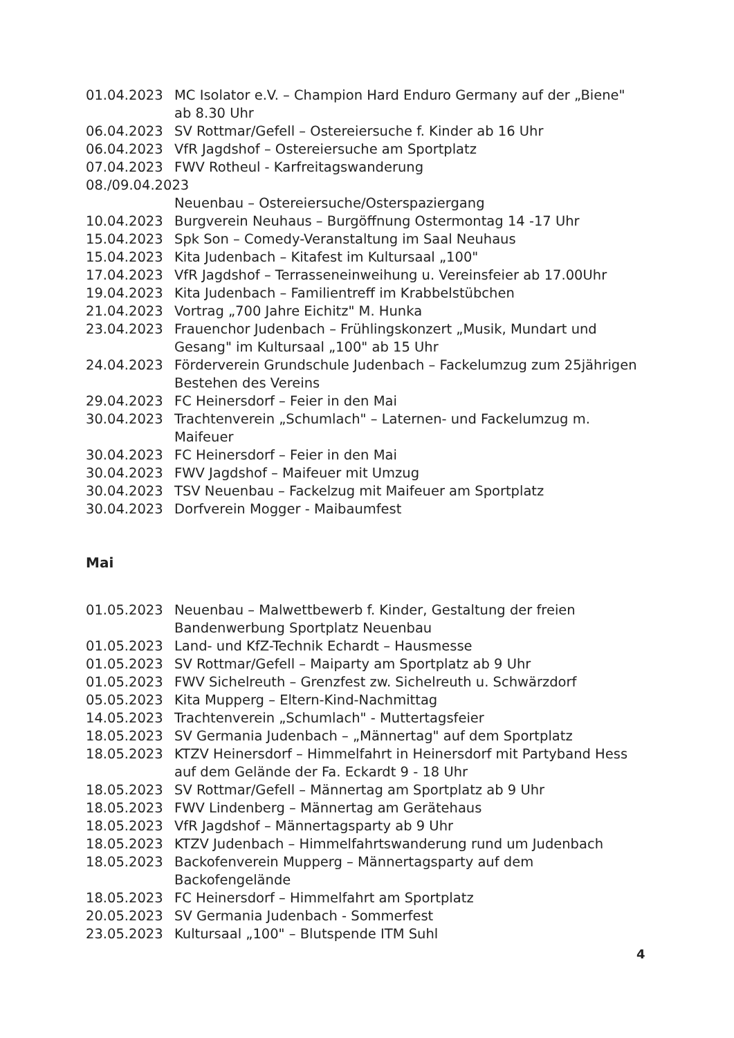01.04.2023 MC Isolator e.V. – Champion Hard Enduro Germany auf der „Biene" ab 8.30 Uhr
06.04.2023 SV Rottmar/Gefell – Ostereiersuche f. Kinder ab 16 Uhr
06.04.2023 VfR Jagdshof – Ostereiersuche am Sportplatz
07.04.2023 FWV Rotheul - Karfreitagswanderung
08./09.04.2023
Neuenbau – Ostereiersuche/Osterspaziergang
10.04.2023 Burgverein Neuhaus – Burgöffnung Ostermontag 14 -17 Uhr
15.04.2023 Spk Son – Comedy-Veranstaltung im Saal Neuhaus
15.04.2023 Kita Judenbach – Kitafest im Kultursaal „100"
17.04.2023 VfR Jagdshof – Terrasseneinweihung u. Vereinsfeier ab 17.00Uhr
19.04.2023 Kita Judenbach – Familientreff im Krabbelstübchen
21.04.2023 Vortrag „700 Jahre Eichitz" M. Hunka
23.04.2023 Frauenchor Judenbach – Frühlingskonzert „Musik, Mundart und Gesang" im Kultursaal „100" ab 15 Uhr
24.04.2023 Förderverein Grundschule Judenbach – Fackelumzug zum 25jährigen Bestehen des Vereins
29.04.2023 FC Heinersdorf – Feier in den Mai
30.04.2023 Trachtenverein „Schumlach" – Laternen- und Fackelumzug m. Maifeuer
30.04.2023 FC Heinersdorf – Feier in den Mai
30.04.2023 FWV Jagdshof – Maifeuer mit Umzug
30.04.2023 TSV Neuenbau – Fackelzug mit Maifeuer am Sportplatz
30.04.2023 Dorfverein Mogger - Maibaumfest
Mai
01.05.2023 Neuenbau – Malwettbewerb f. Kinder, Gestaltung der freien Bandenwerbung Sportplatz Neuenbau
01.05.2023 Land- und KfZ-Technik Echardt – Hausmesse
01.05.2023 SV Rottmar/Gefell – Maiparty am Sportplatz ab 9 Uhr
01.05.2023 FWV Sichelreuth – Grenzfest zw. Sichelreuth u. Schwärzdorf
05.05.2023 Kita Mupperg – Eltern-Kind-Nachmittag
14.05.2023 Trachtenverein „Schumlach" - Muttertagsfeier
18.05.2023 SV Germania Judenbach – „Männertag" auf dem Sportplatz
18.05.2023 KTZV Heinersdorf – Himmelfahrt in Heinersdorf mit Partyband Hess auf dem Gelände der Fa. Eckardt 9 - 18 Uhr
18.05.2023 SV Rottmar/Gefell – Männertag am Sportplatz ab 9 Uhr
18.05.2023 FWV Lindenberg – Männertag am Gerätehaus
18.05.2023 VfR Jagdshof – Männertagsparty ab 9 Uhr
18.05.2023 KTZV Judenbach – Himmelfahrtswanderung rund um Judenbach
18.05.2023 Backofenverein Mupperg – Männertagsparty auf dem Backofengelände
18.05.2023 FC Heinersdorf – Himmelfahrt am Sportplatz
20.05.2023 SV Germania Judenbach - Sommerfest
23.05.2023 Kultursaal „100" – Blutspende ITM Suhl
4